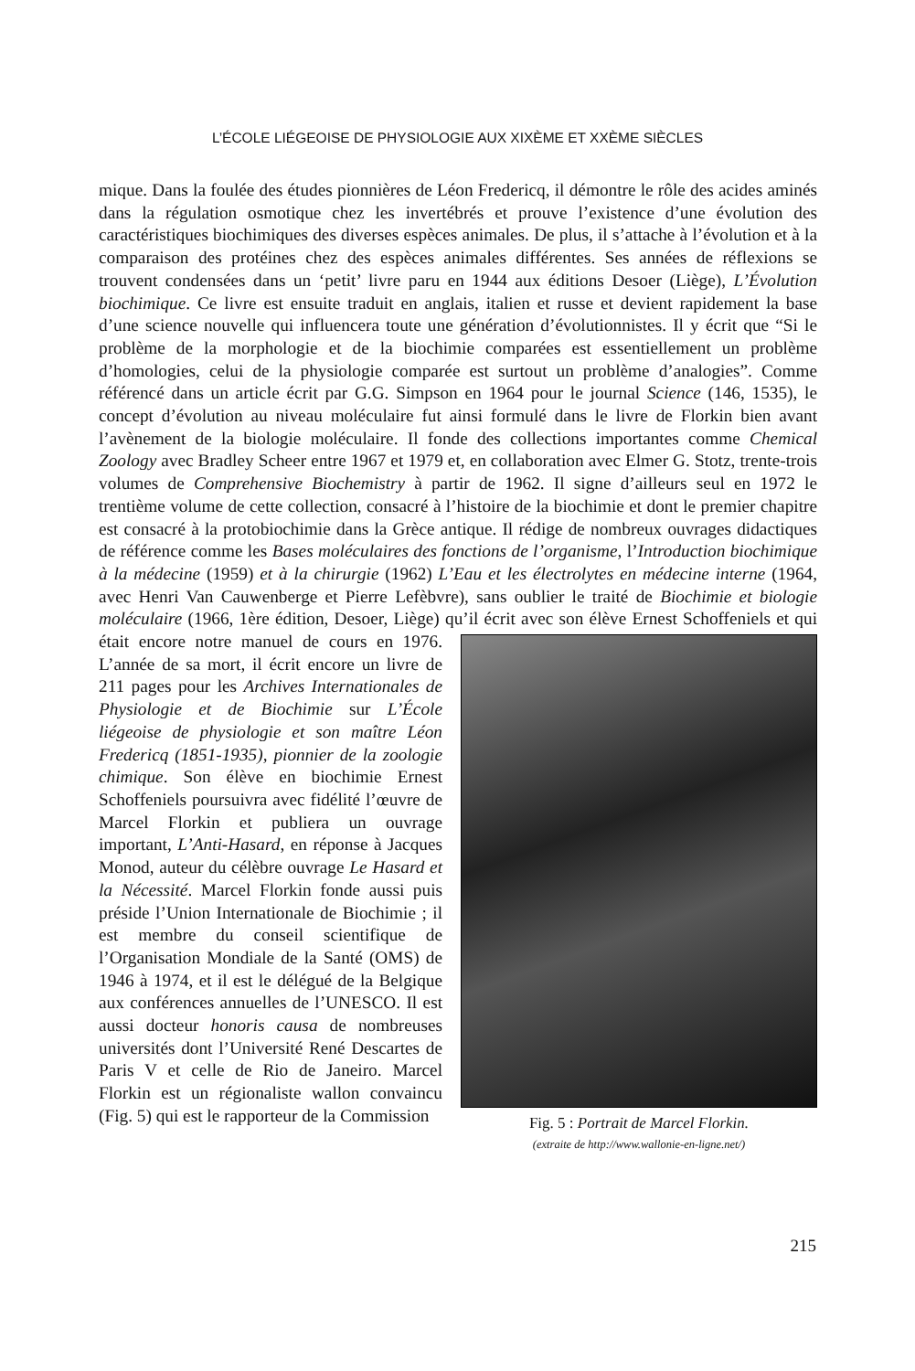L’ÉCOLE LIÉGEOISE DE PHYSIOLOGIE AUX XIXÈME ET XXÈME SIÈCLES
mique. Dans la foulée des études pionnières de Léon Fredericq, il démontre le rôle des acides aminés dans la régulation osmotique chez les invertébrés et prouve l’existence d’une évolution des caractéristiques biochimiques des diverses espèces animales. De plus, il s’attache à l’évolution et à la comparaison des protéines chez des espèces animales différentes. Ses années de réflexions se trouvent condensées dans un ‘petit’ livre paru en 1944 aux éditions Desoer (Liège), L’Évolution biochimique. Ce livre est ensuite traduit en anglais, italien et russe et devient rapidement la base d’une science nouvelle qui influencera toute une génération d’évolutionnistes. Il y écrit que “Si le problème de la morphologie et de la biochimie comparées est essentiellement un problème d’homologies, celui de la physiologie comparée est surtout un problème d’analogies”. Comme référencé dans un article écrit par G.G. Simpson en 1964 pour le journal Science (146, 1535), le concept d’évolution au niveau moléculaire fut ainsi formulé dans le livre de Florkin bien avant l’avènement de la biologie moléculaire. Il fonde des collections importantes comme Chemical Zoology avec Bradley Scheer entre 1967 et 1979 et, en collaboration avec Elmer G. Stotz, trente-trois volumes de Comprehensive Biochemistry à partir de 1962. Il signe d’ailleurs seul en 1972 le trentième volume de cette collection, consacré à l’histoire de la biochimie et dont le premier chapitre est consacré à la protobiochimie dans la Grèce antique. Il rédige de nombreux ouvrages didactiques de référence comme les Bases moléculaires des fonctions de l’organisme, l’Introduction biochimique à la médecine (1959) et à la chirurgie (1962) L’Eau et les électrolytes en médecine interne (1964, avec Henri Van Cauwenberge et Pierre Lefèbvre), sans oublier le traité de Biochimie et biologie moléculaire (1966, 1ère édition, Desoer, Liège) qu’il écrit avec son élève Ernest Schoffeniels et qui était encore notre manuel de cours en 1976. Fig. 5 : Portrait de Marcel Florkin.
(extraite de http://www.wallonie-en-ligne.net/) L’année de sa mort, il écrit encore un livre de 211 pages pour les Archives Internationales de Physiologie et de Biochimie sur L’École liégeoise de physiologie et son maître Léon Fredericq (1851-1935), pionnier de la zoologie chimique. Son élève en biochimie Ernest Schoffeniels poursuivra avec fidélité l’œuvre de Marcel Florkin et publiera un ouvrage important, L’Anti-Hasard, en réponse à Jacques Monod, auteur du célèbre ouvrage Le Hasard et la Nécessité. Marcel Florkin fonde aussi puis préside l’Union Internationale de Biochimie ; il est membre du conseil scientifique de l’Organisation Mondiale de la Santé (OMS) de 1946 à 1974, et il est le délégué de la Belgique aux conférences annuelles de l’UNESCO. Il est aussi docteur honoris causa de nombreuses universités dont l’Université René Descartes de Paris V et celle de Rio de Janeiro. Marcel Florkin est un régionaliste wallon convaincu (Fig. 5) qui est le rapporteur de la Commission
215